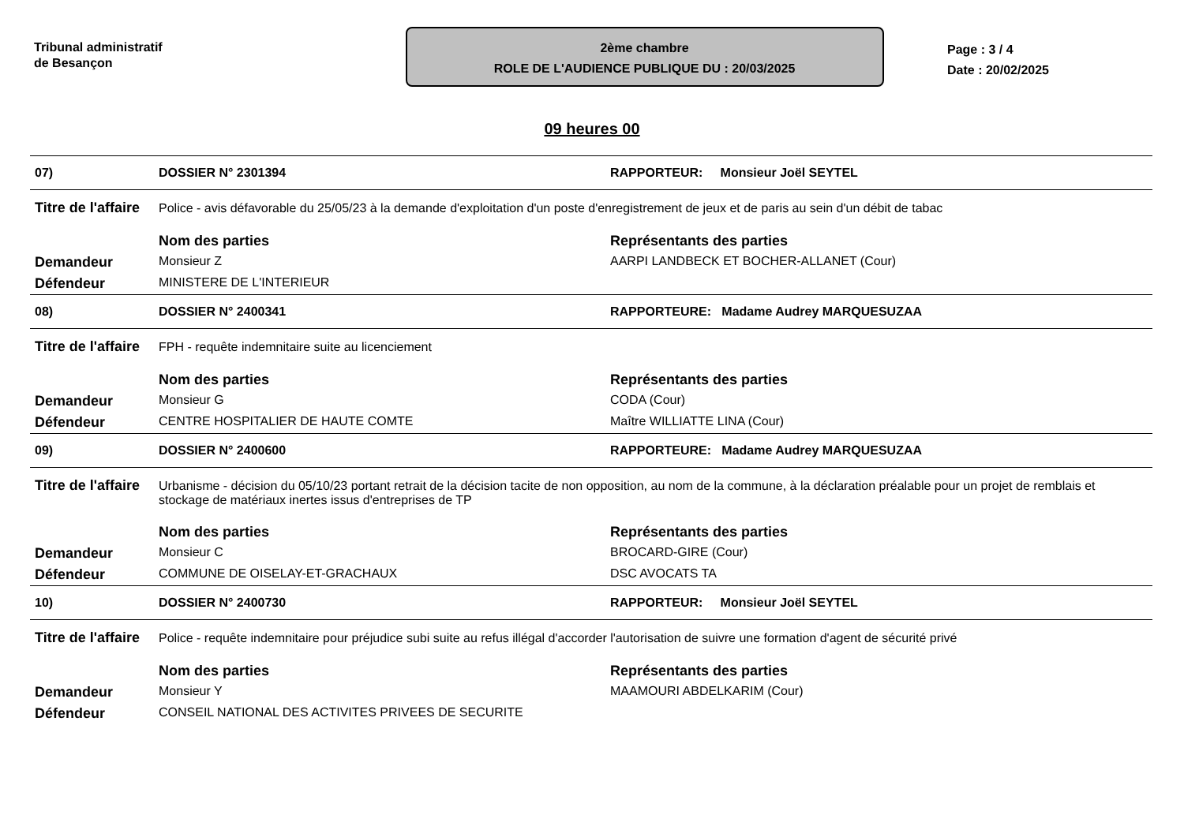Tribunal administratif
de Besançon
2ème chambre
ROLE DE L'AUDIENCE PUBLIQUE DU : 20/03/2025
Page : 3 / 4
Date : 20/02/2025
09 heures 00
| 07) | DOSSIER N° 2301394 | RAPPORTEUR: Monsieur Joël SEYTEL |
| Titre de l'affaire | Police - avis défavorable du 25/05/23 à la demande d'exploitation d'un poste d'enregistrement de jeux et de paris au sein d'un débit de tabac | |
| | Nom des parties | Représentants des parties |
| Demandeur | Monsieur Z | AARPI LANDBECK ET BOCHER-ALLANET (Cour) |
| Défendeur | MINISTERE DE L'INTERIEUR | |
| 08) | DOSSIER N° 2400341 | RAPPORTEURE: Madame Audrey MARQUESUZAA |
| Titre de l'affaire | FPH - requête indemnitaire suite au licenciement | |
| | Nom des parties | Représentants des parties |
| Demandeur | Monsieur G | CODA (Cour) |
| Défendeur | CENTRE HOSPITALIER DE HAUTE COMTE | Maître WILLIATTE LINA (Cour) |
| 09) | DOSSIER N° 2400600 | RAPPORTEURE: Madame Audrey MARQUESUZAA |
| Titre de l'affaire | Urbanisme - décision du 05/10/23 portant retrait de la décision tacite de non opposition, au nom de la commune, à la déclaration préalable pour un projet de remblais et stockage de matériaux inertes issus d'entreprises de TP | |
| | Nom des parties | Représentants des parties |
| Demandeur | Monsieur C | BROCARD-GIRE (Cour) |
| Défendeur | COMMUNE DE OISELAY-ET-GRACHAUX | DSC AVOCATS TA |
| 10) | DOSSIER N° 2400730 | RAPPORTEUR: Monsieur Joël SEYTEL |
| Titre de l'affaire | Police - requête indemnitaire pour préjudice subi suite au refus illégal d'accorder l'autorisation de suivre une formation d'agent de sécurité privé | |
| | Nom des parties | Représentants des parties |
| Demandeur | Monsieur Y | MAAMOURI ABDELKARIM (Cour) |
| Défendeur | CONSEIL NATIONAL DES ACTIVITES PRIVEES DE SECURITE | |